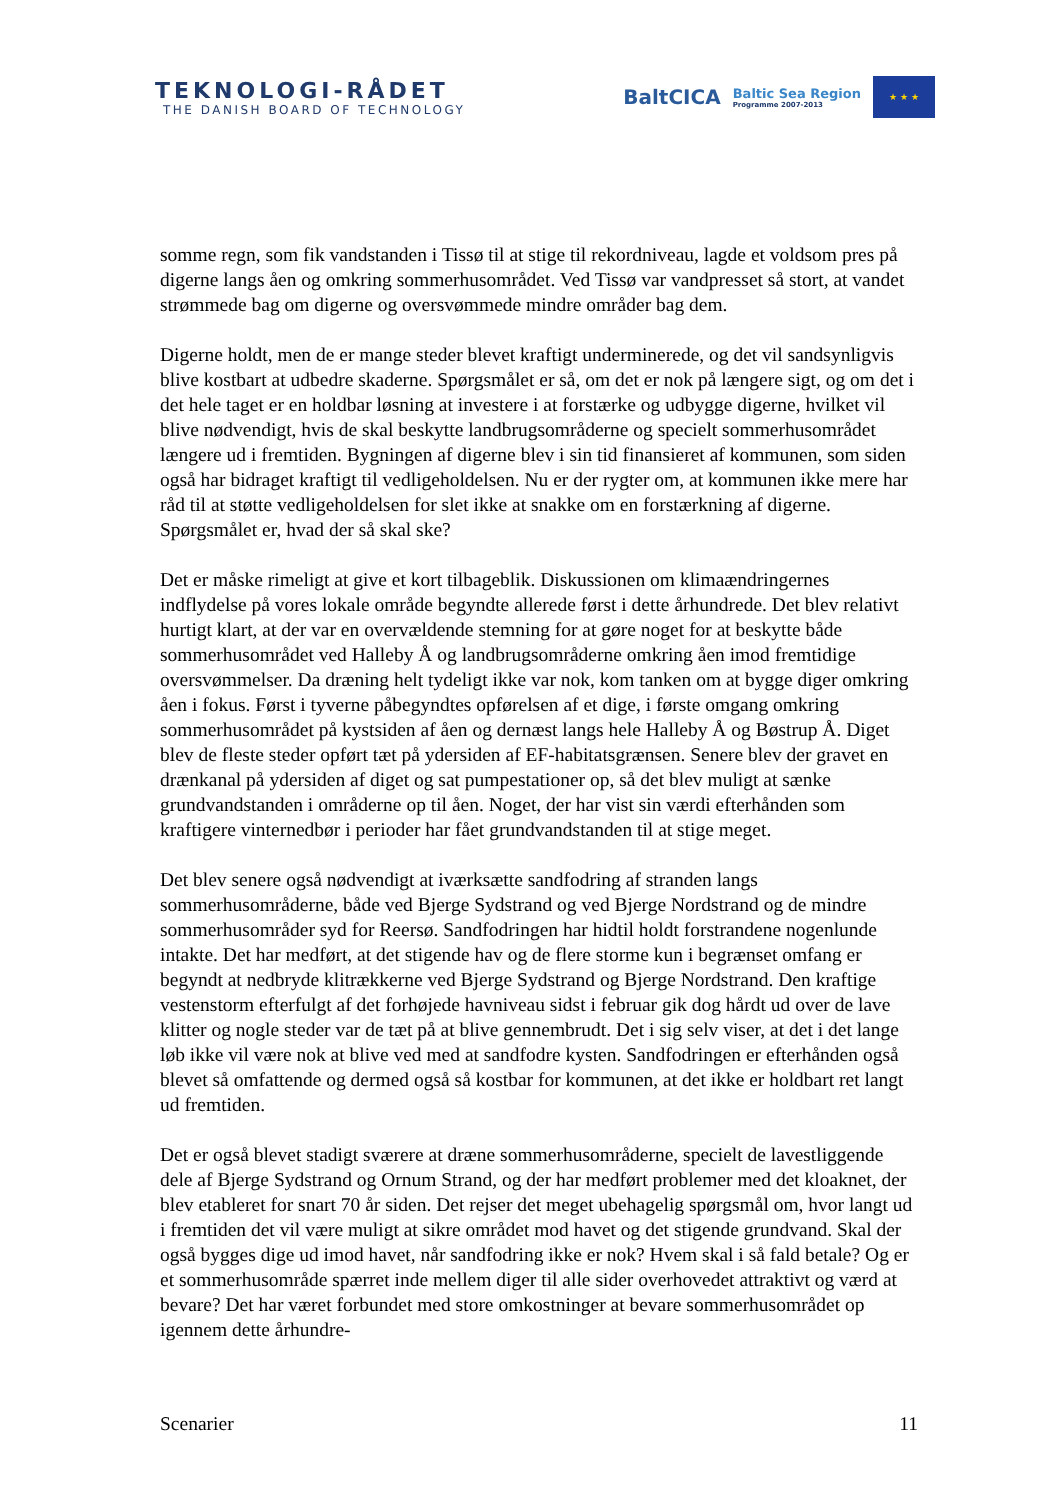TEKNOLOGI-RÅDET
THE DANISH BOARD OF TECHNOLOGY
BaltCICA Baltic Sea Region
Programme 2007-2013
★ ★ ★
somme regn, som fik vandstanden i Tissø til at stige til rekordniveau, lagde et voldsom pres på digerne langs åen og omkring sommerhusområdet. Ved Tissø var vandpresset så stort, at vandet strømmede bag om digerne og oversvømmede mindre områder bag dem.
Digerne holdt, men de er mange steder blevet kraftigt underminerede, og det vil sandsynligvis blive kostbart at udbedre skaderne. Spørgsmålet er så, om det er nok på længere sigt, og om det i det hele taget er en holdbar løsning at investere i at forstærke og udbygge digerne, hvilket vil blive nødvendigt, hvis de skal beskytte landbrugsområderne og specielt sommerhusområdet længere ud i fremtiden. Bygningen af digerne blev i sin tid finansieret af kommunen, som siden også har bidraget kraftigt til vedligeholdelsen. Nu er der rygter om, at kommunen ikke mere har råd til at støtte vedligeholdelsen for slet ikke at snakke om en forstærkning af digerne. Spørgsmålet er, hvad der så skal ske?
Det er måske rimeligt at give et kort tilbageblik. Diskussionen om klimaændringernes indflydelse på vores lokale område begyndte allerede først i dette århundrede. Det blev relativt hurtigt klart, at der var en overvældende stemning for at gøre noget for at beskytte både sommerhusområdet ved Halleby Å og landbrugsområderne omkring åen imod fremtidige oversvømmelser. Da dræning helt tydeligt ikke var nok, kom tanken om at bygge diger omkring åen i fokus. Først i tyverne påbegyndtes opførelsen af et dige, i første omgang omkring sommerhusområdet på kystsiden af åen og dernæst langs hele Halleby Å og Bøstrup Å. Diget blev de fleste steder opført tæt på ydersiden af EF-habitatsgrænsen. Senere blev der gravet en drænkanal på ydersiden af diget og sat pumpestationer op, så det blev muligt at sænke grundvandstanden i områderne op til åen. Noget, der har vist sin værdi efterhånden som kraftigere vinternedbør i perioder har fået grundvandstanden til at stige meget.
Det blev senere også nødvendigt at iværksætte sandfodring af stranden langs sommerhusområderne, både ved Bjerge Sydstrand og ved Bjerge Nordstrand og de mindre sommerhusområder syd for Reersø. Sandfodringen har hidtil holdt forstrandene nogenlunde intakte. Det har medført, at det stigende hav og de flere storme kun i begrænset omfang er begyndt at nedbryde klitrækkerne ved Bjerge Sydstrand og Bjerge Nordstrand. Den kraftige vestenstorm efterfulgt af det forhøjede havniveau sidst i februar gik dog hårdt ud over de lave klitter og nogle steder var de tæt på at blive gennembrudt. Det i sig selv viser, at det i det lange løb ikke vil være nok at blive ved med at sandfodre kysten. Sandfodringen er efterhånden også blevet så omfattende og dermed også så kostbar for kommunen, at det ikke er holdbart ret langt ud fremtiden.
Det er også blevet stadigt sværere at dræne sommerhusområderne, specielt de lavestliggende dele af Bjerge Sydstrand og Ornum Strand, og der har medført problemer med det kloaknet, der blev etableret for snart 70 år siden. Det rejser det meget ubehagelig spørgsmål om, hvor langt ud i fremtiden det vil være muligt at sikre området mod havet og det stigende grundvand. Skal der også bygges dige ud imod havet, når sandfodring ikke er nok? Hvem skal i så fald betale? Og er et sommerhusområde spærret inde mellem diger til alle sider overhovedet attraktivt og værd at bevare? Det har været forbundet med store omkostninger at bevare sommerhusområdet op igennem dette århundre-
Scenarier 11